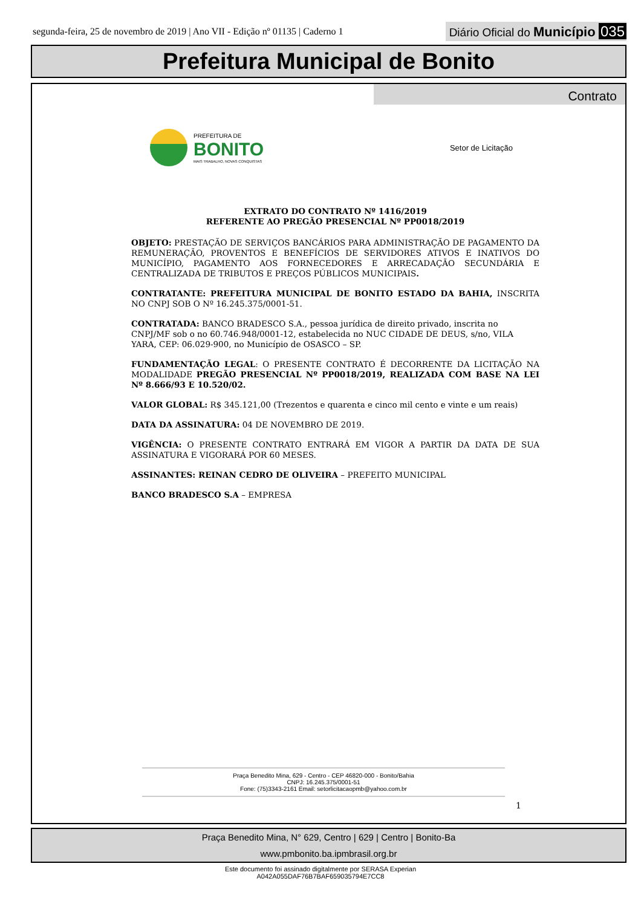segunda-feira, 25 de novembro de 2019 | Ano VII - Edição nº 01135 | Caderno 1 Diário Oficial do Município 035
Prefeitura Municipal de Bonito
Contrato
PREFEITURA DE
BONITO
MAIS TRABALHO, NOVAS CONQUISTAS
Setor de Licitação
EXTRATO DO CONTRATO Nº 1416/2019
REFERENTE AO PREGÃO PRESENCIAL Nº PP0018/2019
OBJETO: PRESTAÇÃO DE SERVIÇOS BANCÁRIOS PARA ADMINISTRAÇÃO DE PAGAMENTO DA REMUNERAÇÃO, PROVENTOS E BENEFÍCIOS DE SERVIDORES ATIVOS E INATIVOS DO MUNICÍPIO, PAGAMENTO AOS FORNECEDORES E ARRECADAÇÃO SECUNDÁRIA E CENTRALIZADA DE TRIBUTOS E PREÇOS PÚBLICOS MUNICIPAIS.
CONTRATANTE: PREFEITURA MUNICIPAL DE BONITO ESTADO DA BAHIA, INSCRITA NO CNPJ SOB O Nº 16.245.375/0001-51.
CONTRATADA: BANCO BRADESCO S.A., pessoa jurídica de direito privado, inscrita no CNPJ/MF sob o no 60.746.948/0001-12, estabelecida no NUC CIDADE DE DEUS, s/no, VILA YARA, CEP: 06.029-900, no Município de OSASCO – SP.
FUNDAMENTAÇÃO LEGAL: O PRESENTE CONTRATO É DECORRENTE DA LICITAÇÃO NA MODALIDADE PREGÃO PRESENCIAL Nº PP0018/2019, REALIZADA COM BASE NA LEI Nº 8.666/93 E 10.520/02.
VALOR GLOBAL: R$ 345.121,00 (Trezentos e quarenta e cinco mil cento e vinte e um reais)
DATA DA ASSINATURA: 04 DE NOVEMBRO DE 2019.
VIGÊNCIA: O PRESENTE CONTRATO ENTRARÁ EM VIGOR A PARTIR DA DATA DE SUA ASSINATURA E VIGORARÁ POR 60 MESES.
ASSINANTES: REINAN CEDRO DE OLIVEIRA – PREFEITO MUNICIPAL
BANCO BRADESCO S.A – EMPRESA
Praça Benedito Mina, 629 - Centro - CEP 46820-000 - Bonito/Bahia
CNPJ: 16.245.375/0001-51
Fone: (75)3343-2161 Email: setorlicitacaopmb@yahoo.com.br
1
Praça Benedito Mina, N° 629, Centro | 629 | Centro | Bonito-Ba
www.pmbonito.ba.ipmbrasil.org.br
Este documento foi assinado digitalmente por SERASA Experian
A042A055DAF76B7BAF659035794E7CC8